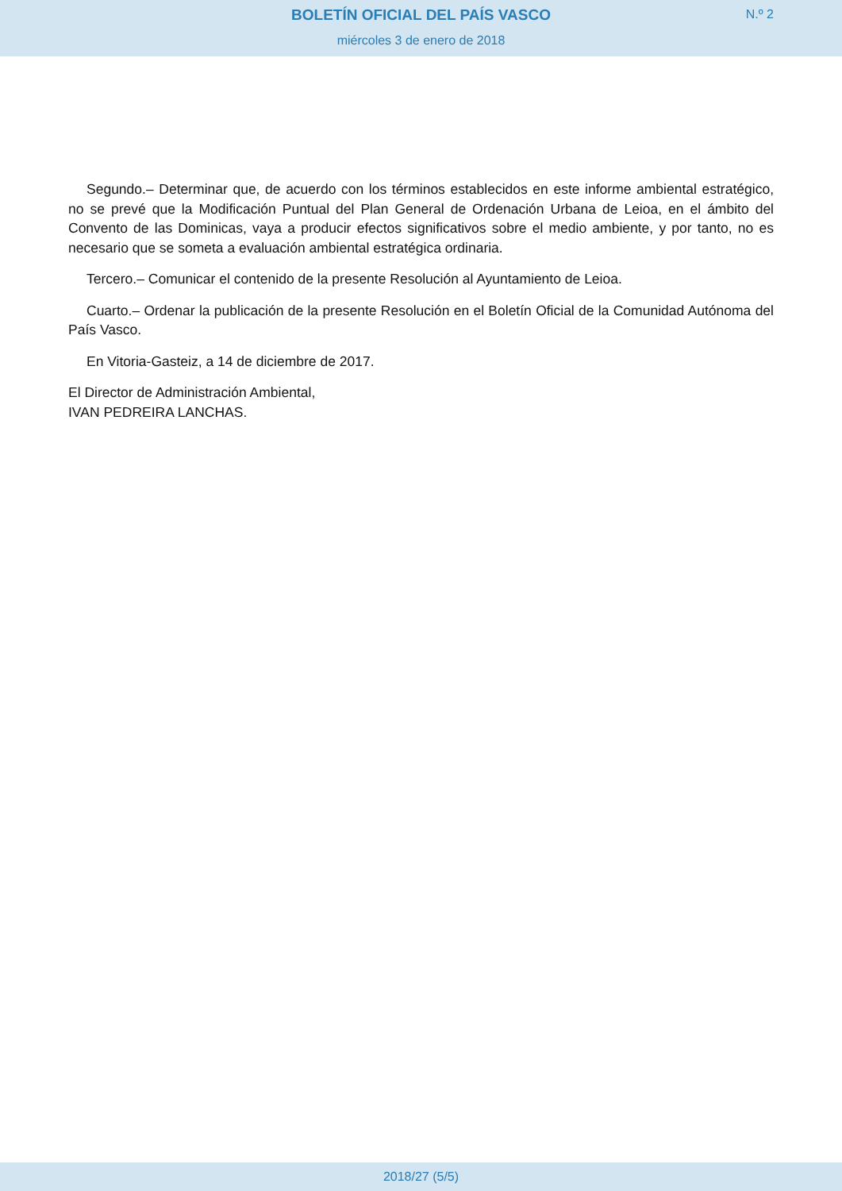BOLETÍN OFICIAL DEL PAÍS VASCO
N.º 2
miércoles 3 de enero de 2018
Segundo.– Determinar que, de acuerdo con los términos establecidos en este informe ambiental estratégico, no se prevé que la Modificación Puntual del Plan General de Ordenación Urbana de Leioa, en el ámbito del Convento de las Dominicas, vaya a producir efectos significativos sobre el medio ambiente, y por tanto, no es necesario que se someta a evaluación ambiental estratégica ordinaria.
Tercero.– Comunicar el contenido de la presente Resolución al Ayuntamiento de Leioa.
Cuarto.– Ordenar la publicación de la presente Resolución en el Boletín Oficial de la Comunidad Autónoma del País Vasco.
En Vitoria-Gasteiz, a 14 de diciembre de 2017.
El Director de Administración Ambiental,
IVAN PEDREIRA LANCHAS.
2018/27 (5/5)